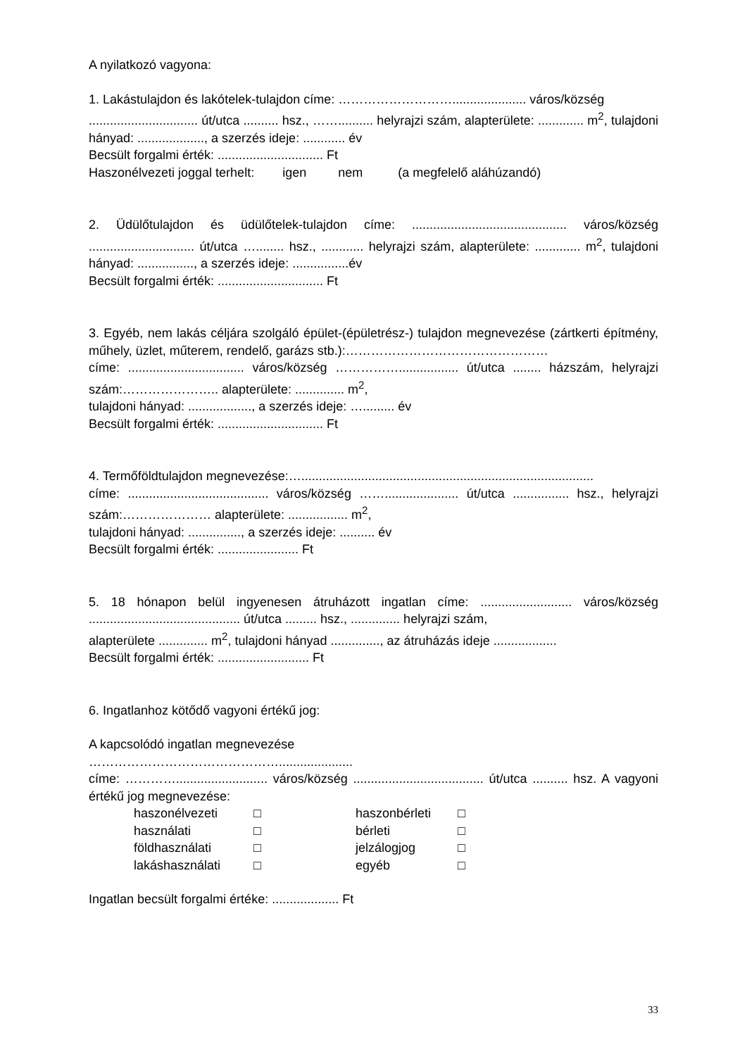A nyilatkozó vagyona:
1. Lakástulajdon és lakótelek-tulajdon címe: ………………………..................... város/község
............................... út/utca .......... hsz., …….......... helyrajzi szám, alapterülete: ............. m<sup>2</sup>, tulajdoni hányad: ..................., a szerzés ideje: ............ év
Becsült forgalmi érték: .............................. Ft
Haszonélvezeti joggal terhelt: igen nem (a megfelelő aláhúzandó)
2. Üdülőtulajdon és üdülőtelek-tulajdon címe: ............................................ város/község .............................. út/utca …........ hsz., ............ helyrajzi szám, alapterülete: ............. m<sup>2</sup>, tulajdoni hányad: ................, a szerzés ideje: ................év
Becsült forgalmi érték: .............................. Ft
3. Egyéb, nem lakás céljára szolgáló épület-(épületrész-) tulajdon megnevezése (zártkerti építmény, műhely, üzlet, műterem, rendelő, garázs stb.):…………………………………………
címe: ................................. város/község ……………................. út/utca ........ házszám, helyrajzi szám:………………….. alapterülete: .............. m<sup>2</sup>,
tulajdoni hányad: .................., a szerzés ideje: …......... év
Becsült forgalmi érték: .............................. Ft
4. Termőföldtulajdon megnevezése:…...................................................................................
címe: ........................................ város/község ……..................... út/utca ................ hsz., helyrajzi szám:………………… alapterülete: ................. m<sup>2</sup>,
tulajdoni hányad: ..............., a szerzés ideje: .......... év
Becsült forgalmi érték: ....................... Ft
5. 18 hónapon belül ingyenesen átruházott ingatlan címe: .......................... város/község ........................................... út/utca ......... hsz., .............. helyrajzi szám,
alapterülete .............. m<sup>2</sup>, tulajdoni hányad .............., az átruházás ideje ..................
Becsült forgalmi érték: .......................... Ft
6. Ingatlanhoz kötődő vagyoni értékű jog:
A kapcsolódó ingatlan megnevezése
……………………………………….....................
címe: ………….......................... város/község ..................................... út/utca .......... hsz. A vagyoni értékű jog megnevezése:
| haszonélvezeti | □ | haszonbérleti | □ |
| használati | □ | bérleti | □ |
| földhasználati | □ | jelzálogjog | □ |
| lakáshasználati | □ | egyéb | □ |
Ingatlan becsült forgalmi értéke: ................... Ft
33